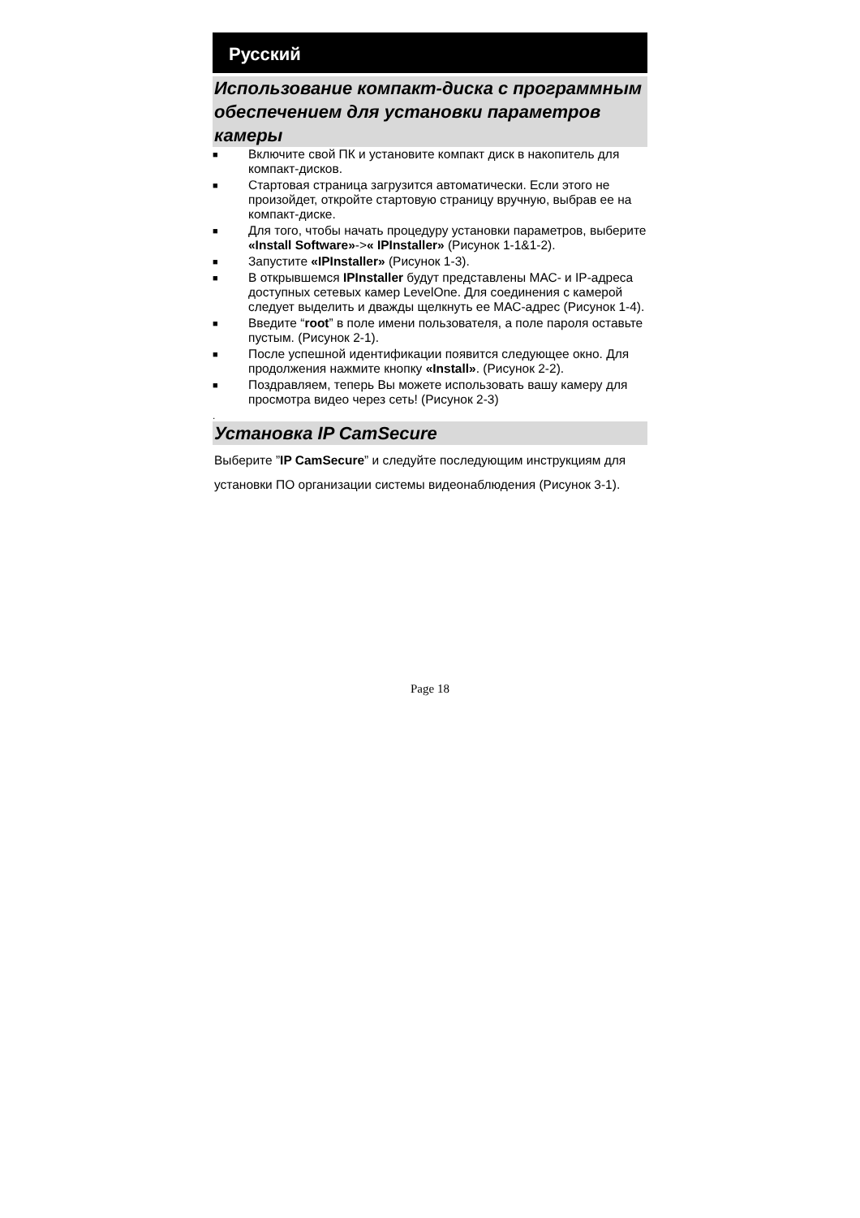Русский
Использование компакт-диска с программным обеспечением для установки параметров камеры
■ Включите свой ПК и установите компакт диск в накопитель для компакт-дисков.
■ Стартовая страница загрузится автоматически. Если этого не произойдет, откройте стартовую страницу вручную, выбрав ее на компакт-диске.
■ Для того, чтобы начать процедуру установки параметров, выберите «Install Software»->« IPInstaller» (Рисунок 1-1&1-2).
■ Запустите «IPInstaller» (Рисунок 1-3).
■ В открывшемся IPInstaller будут представлены МАС- и IP-адреса доступных сетевых камер LevelOne. Для соединения с камерой следует выделить и дважды щелкнуть ее МАС-адрес (Рисунок 1-4).
■ Введите “root” в поле имени пользователя, а поле пароля оставьте пустым. (Рисунок 2-1).
■ После успешной идентификации появится следующее окно. Для продолжения нажмите кнопку «Install». (Рисунок 2-2).
■ Поздравляем, теперь Вы можете использовать вашу камеру для просмотра видео через сеть! (Рисунок 2-3)
.
Установка IP CamSecure
Выберите ”IP CamSecure” и следуйте последующим инструкциям для установки ПО организации системы видеонаблюдения (Рисунок 3-1).
Page 18